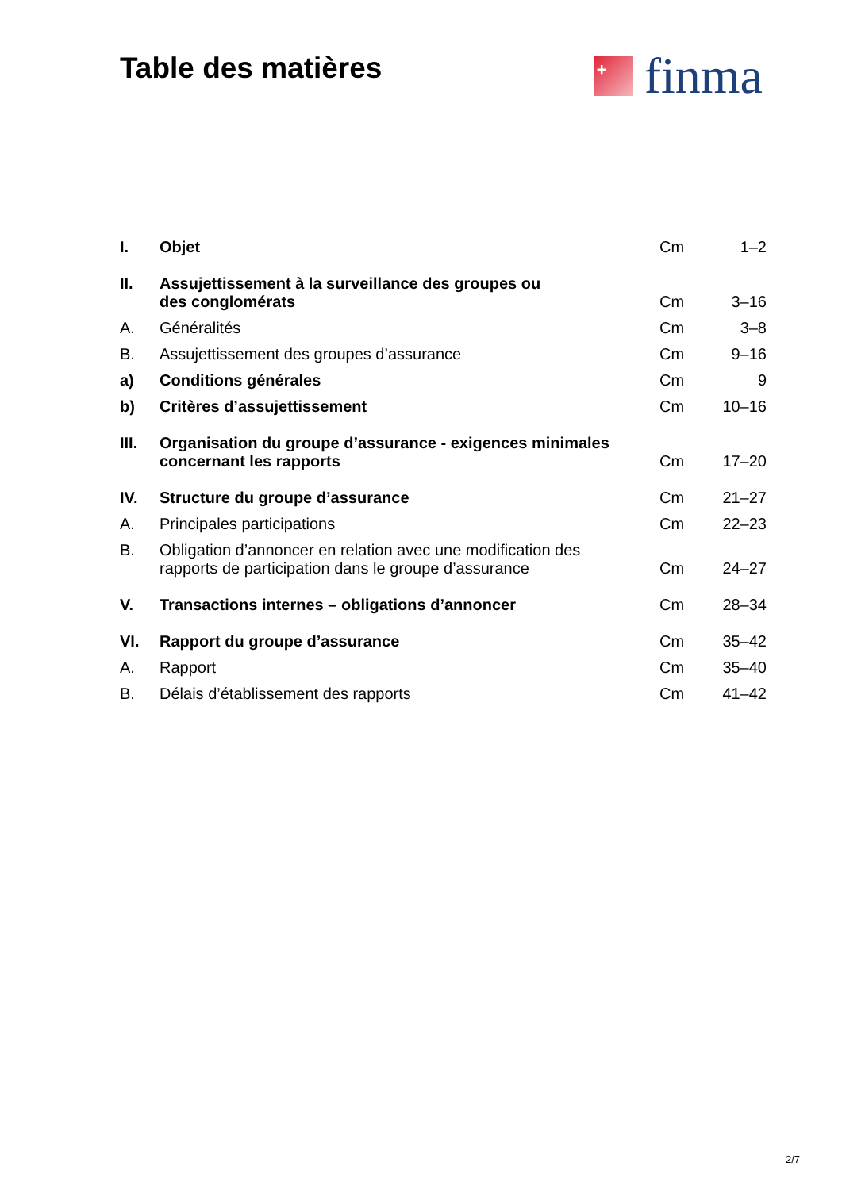Table des matières
+
finma
| I. | Objet | Cm | 1–2 |
| II. | Assujettissement à la surveillance des groupes ou des conglomérats | Cm | 3–16 |
| A. | Généralités | Cm | 3–8 |
| B. | Assujettissement des groupes d’assurance | Cm | 9–16 |
| a) | Conditions générales | Cm | 9 |
| b) | Critères d’assujettissement | Cm | 10–16 |
| III. | Organisation du groupe d’assurance - exigences minimales concernant les rapports | Cm | 17–20 |
| IV. | Structure du groupe d’assurance | Cm | 21–27 |
| A. | Principales participations | Cm | 22–23 |
| B. | Obligation d’annoncer en relation avec une modification des rapports de participation dans le groupe d’assurance | Cm | 24–27 |
| V. | Transactions internes – obligations d’annoncer | Cm | 28–34 |
| VI. | Rapport du groupe d’assurance | Cm | 35–42 |
| A. | Rapport | Cm | 35–40 |
| B. | Délais d’établissement des rapports | Cm | 41–42 |
2/7